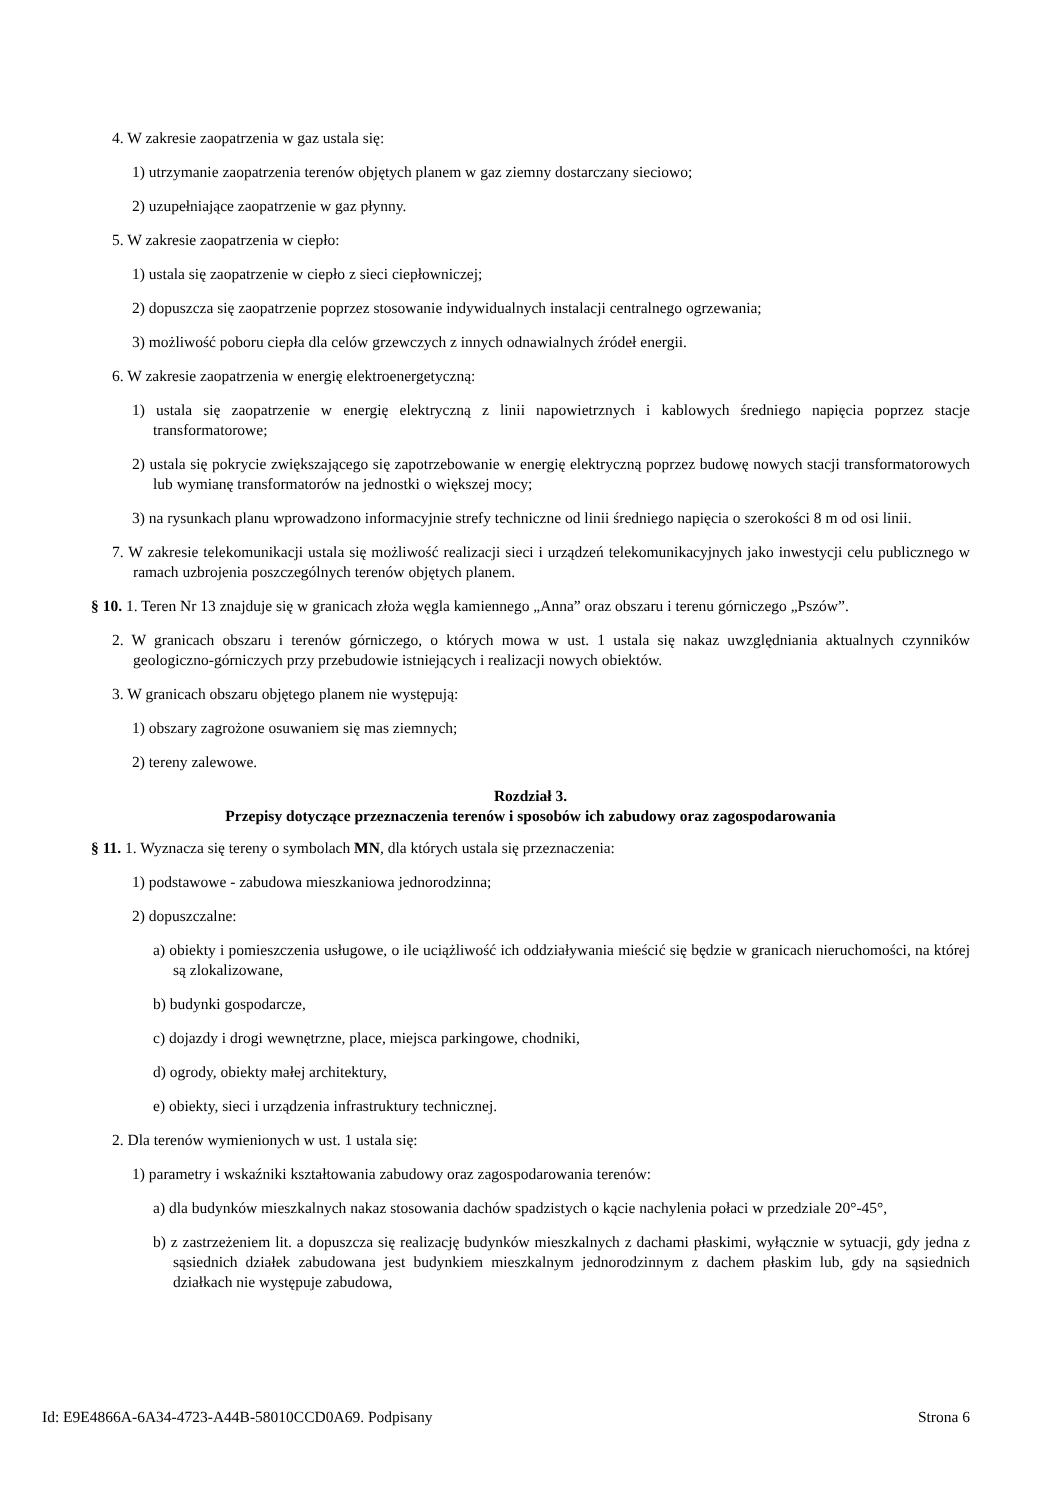4. W zakresie zaopatrzenia w gaz ustala się:
1) utrzymanie zaopatrzenia terenów objętych planem w gaz ziemny dostarczany sieciowo;
2) uzupełniające zaopatrzenie w gaz płynny.
5. W zakresie zaopatrzenia w ciepło:
1) ustala się zaopatrzenie w ciepło z sieci ciepłowniczej;
2) dopuszcza się zaopatrzenie poprzez stosowanie indywidualnych instalacji centralnego ogrzewania;
3) możliwość poboru ciepła dla celów grzewczych z innych odnawialnych źródeł energii.
6. W zakresie zaopatrzenia w energię elektroenergetyczną:
1) ustala się zaopatrzenie w energię elektryczną z linii napowietrznych i kablowych średniego napięcia poprzez stacje transformatorowe;
2) ustala się pokrycie zwiększającego się zapotrzebowanie w energię elektryczną poprzez budowę nowych stacji transformatorowych lub wymianę transformatorów na jednostki o większej mocy;
3) na rysunkach planu wprowadzono informacyjnie strefy techniczne od linii średniego napięcia o szerokości 8 m od osi linii.
7. W zakresie telekomunikacji ustala się możliwość realizacji sieci i urządzeń telekomunikacyjnych jako inwestycji celu publicznego w ramach uzbrojenia poszczególnych terenów objętych planem.
§ 10. 1. Teren Nr 13 znajduje się w granicach złoża węgla kamiennego „Anna” oraz obszaru i terenu górniczego „Pszów”.
2. W granicach obszaru i terenów górniczego, o których mowa w ust. 1 ustala się nakaz uwzględniania aktualnych czynników geologiczno-górniczych przy przebudowie istniejących i realizacji nowych obiektów.
3. W granicach obszaru objętego planem nie występują:
1) obszary zagrożone osuwaniem się mas ziemnych;
2) tereny zalewowe.
Rozdział 3.
Przepisy dotyczące przeznaczenia terenów i sposobów ich zabudowy oraz zagospodarowania
§ 11. 1. Wyznacza się tereny o symbolach MN, dla których ustala się przeznaczenia:
1) podstawowe - zabudowa mieszkaniowa jednorodzinna;
2) dopuszczalne:
a) obiekty i pomieszczenia usługowe, o ile uciążliwość ich oddziaływania mieścić się będzie w granicach nieruchomości, na której są zlokalizowane,
b) budynki gospodarcze,
c) dojazdy i drogi wewnętrzne, place, miejsca parkingowe, chodniki,
d) ogrody, obiekty małej architektury,
e) obiekty, sieci i urządzenia infrastruktury technicznej.
2. Dla terenów wymienionych w ust. 1 ustala się:
1) parametry i wskaźniki kształtowania zabudowy oraz zagospodarowania terenów:
a) dla budynków mieszkalnych nakaz stosowania dachów spadzistych o kącie nachylenia połaci w przedziale 20°-45°,
b) z zastrzeżeniem lit. a dopuszcza się realizację budynków mieszkalnych z dachami płaskimi, wyłącznie w sytuacji, gdy jedna z sąsiednich działek zabudowana jest budynkiem mieszkalnym jednorodzinnym z dachem płaskim lub, gdy na sąsiednich działkach nie występuje zabudowa,
Id: E9E4866A-6A34-4723-A44B-58010CCD0A69. Podpisany Strona 6